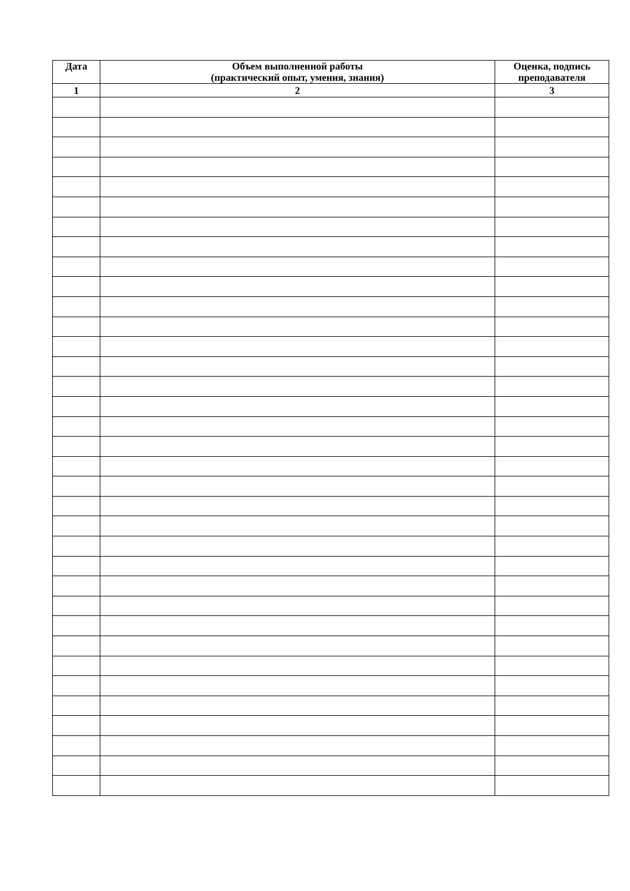| Дата | Объем выполненной работы (практический опыт, умения, знания) | Оценка, подпись преподавателя |
| --- | --- | --- |
| 1 | 2 | 3 |